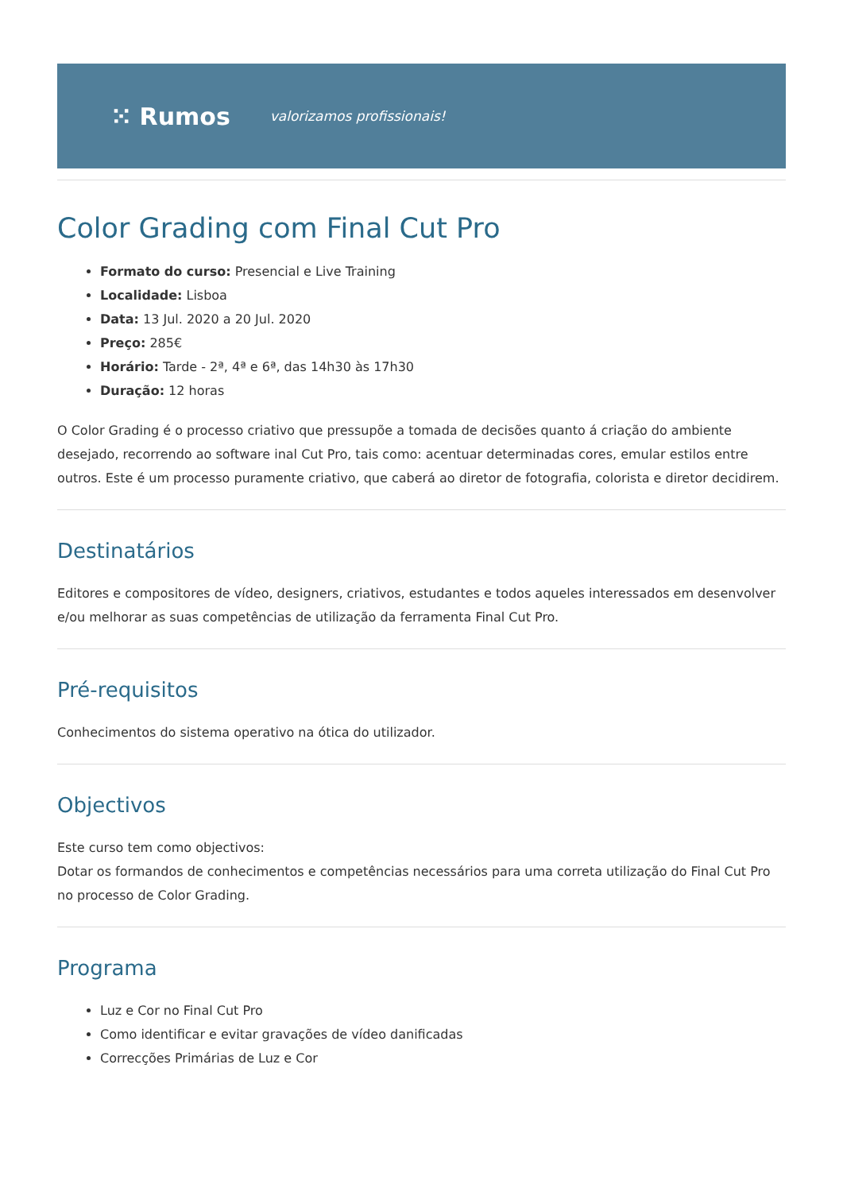⁙ Rumos valorizamos profissionais!
Color Grading com Final Cut Pro
Formato do curso: Presencial e Live Training
Localidade: Lisboa
Data: 13 Jul. 2020 a 20 Jul. 2020
Preço: 285€
Horário: Tarde - 2ª, 4ª e 6ª, das 14h30 às 17h30
Duração: 12 horas
O Color Grading é o processo criativo que pressupõe a tomada de decisões quanto á criação do ambiente desejado, recorrendo ao software inal Cut Pro, tais como: acentuar determinadas cores, emular estilos entre outros. Este é um processo puramente criativo, que caberá ao diretor de fotografia, colorista e diretor decidirem.
Destinatários
Editores e compositores de vídeo, designers, criativos, estudantes e todos aqueles interessados em desenvolver e/ou melhorar as suas competências de utilização da ferramenta Final Cut Pro.
Pré-requisitos
Conhecimentos do sistema operativo na ótica do utilizador.
Objectivos
Este curso tem como objectivos:
Dotar os formandos de conhecimentos e competências necessários para uma correta utilização do Final Cut Pro no processo de Color Grading.
Programa
Luz e Cor no Final Cut Pro
Como identificar e evitar gravações de vídeo danificadas
Correcções Primárias de Luz e Cor